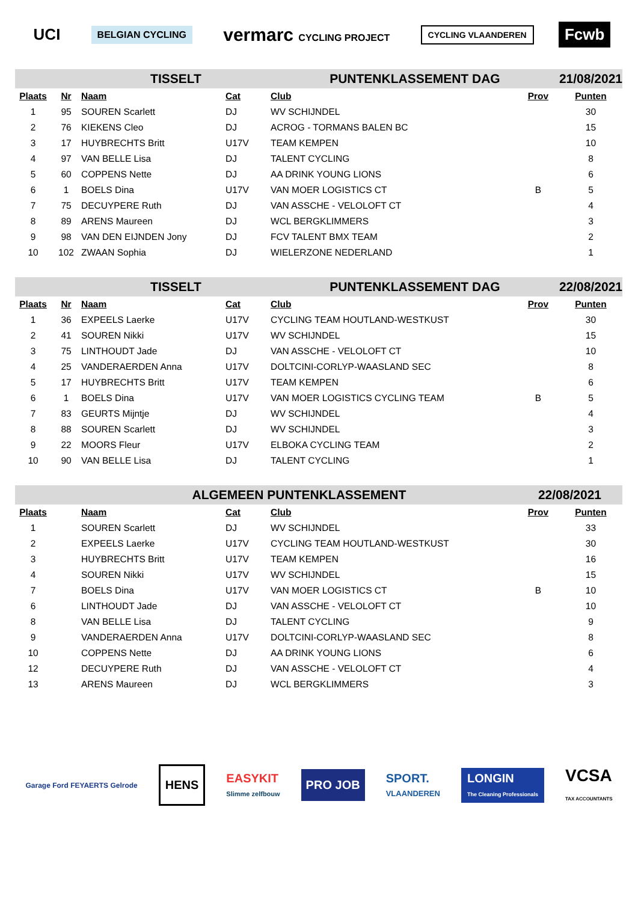UCI
BELGIAN CYCLING
vermarc CYCLING PROJECT CYCLING VLAANDEREN
Fcwb
| | | TISSELT | | PUNTENKLASSEMENT DAG | | | 21/08/2021 | |
| Plaats | Nr | Naam | Cat | Club | | Prov | Punten | |
| 1 | 95 | SOUREN Scarlett | DJ | WV SCHIJNDEL | | | 30 | |
| 2 | 76 | KIEKENS Cleo | DJ | ACROG - TORMANS BALEN BC | | | 15 | |
| 3 | 17 | HUYBRECHTS Britt | U17V | TEAM KEMPEN | | | 10 | |
| 4 | 97 | VAN BELLE Lisa | DJ | TALENT CYCLING | | | 8 | |
| 5 | 60 | COPPENS Nette | DJ | AA DRINK YOUNG LIONS | | | 6 | |
| 6 | 1 | BOELS Dina | U17V | VAN MOER LOGISTICS CT | | B | 5 | |
| 7 | 75 | DECUYPERE Ruth | DJ | VAN ASSCHE - VELOLOFT CT | | | 4 | |
| 8 | 89 | ARENS Maureen | DJ | WCL BERGKLIMMERS | | | 3 | |
| 9 | 98 | VAN DEN EIJNDEN Jony | DJ | FCV TALENT BMX TEAM | | | 2 | |
| 10 | 102 | ZWAAN Sophia | DJ | WIELERZONE NEDERLAND | | | 1 | |
| | | TISSELT | | PUNTENKLASSEMENT DAG | | | 22/08/2021 | |
| Plaats | Nr | Naam | Cat | Club | | Prov | Punten | |
| 1 | 36 | EXPEELS Laerke | U17V | CYCLING TEAM HOUTLAND-WESTKUST | | | 30 | |
| 2 | 41 | SOUREN Nikki | U17V | WV SCHIJNDEL | | | 15 | |
| 3 | 75 | LINTHOUDT Jade | DJ | VAN ASSCHE - VELOLOFT CT | | | 10 | |
| 4 | 25 | VANDERAERDEN Anna | U17V | DOLTCINI-CORLYP-WAASLAND SEC | | | 8 | |
| 5 | 17 | HUYBRECHTS Britt | U17V | TEAM KEMPEN | | | 6 | |
| 6 | 1 | BOELS Dina | U17V | VAN MOER LOGISTICS CYCLING TEAM | | B | 5 | |
| 7 | 83 | GEURTS Mijntje | DJ | WV SCHIJNDEL | | | 4 | |
| 8 | 88 | SOUREN Scarlett | DJ | WV SCHIJNDEL | | | 3 | |
| 9 | 22 | MOORS Fleur | U17V | ELBOKA CYCLING TEAM | | | 2 | |
| 10 | 90 | VAN BELLE Lisa | DJ | TALENT CYCLING | | | 1 | |
| | | ALGEMEEN PUNTENKLASSEMENT | | | | 22/08/2021 | | |
| Plaats | | Naam | Cat | Club | | Prov | Punten | |
| 1 | | SOUREN Scarlett | DJ | WV SCHIJNDEL | | | 33 | |
| 2 | | EXPEELS Laerke | U17V | CYCLING TEAM HOUTLAND-WESTKUST | | | 30 | |
| 3 | | HUYBRECHTS Britt | U17V | TEAM KEMPEN | | | 16 | |
| 4 | | SOUREN Nikki | U17V | WV SCHIJNDEL | | | 15 | |
| 7 | | BOELS Dina | U17V | VAN MOER LOGISTICS CT | | B | 10 | |
| 6 | | LINTHOUDT Jade | DJ | VAN ASSCHE - VELOLOFT CT | | | 10 | |
| 8 | | VAN BELLE Lisa | DJ | TALENT CYCLING | | | 9 | |
| 9 | | VANDERAERDEN Anna | U17V | DOLTCINI-CORLYP-WAASLAND SEC | | | 8 | |
| 10 | | COPPENS Nette | DJ | AA DRINK YOUNG LIONS | | | 6 | |
| 12 | | DECUYPERE Ruth | DJ | VAN ASSCHE - VELOLOFT CT | | | 4 | |
| 13 | | ARENS Maureen | DJ | WCL BERGKLIMMERS | | | 3 | |
Garage Ford FEYAERTS Gelrode
HENS
EASYKIT
Slimme zelfbouw
PRO JOB
SPORT.
VLAANDEREN
LONGIN
The Cleaning Professionals
VCSA
TAX ACCOUNTANTS